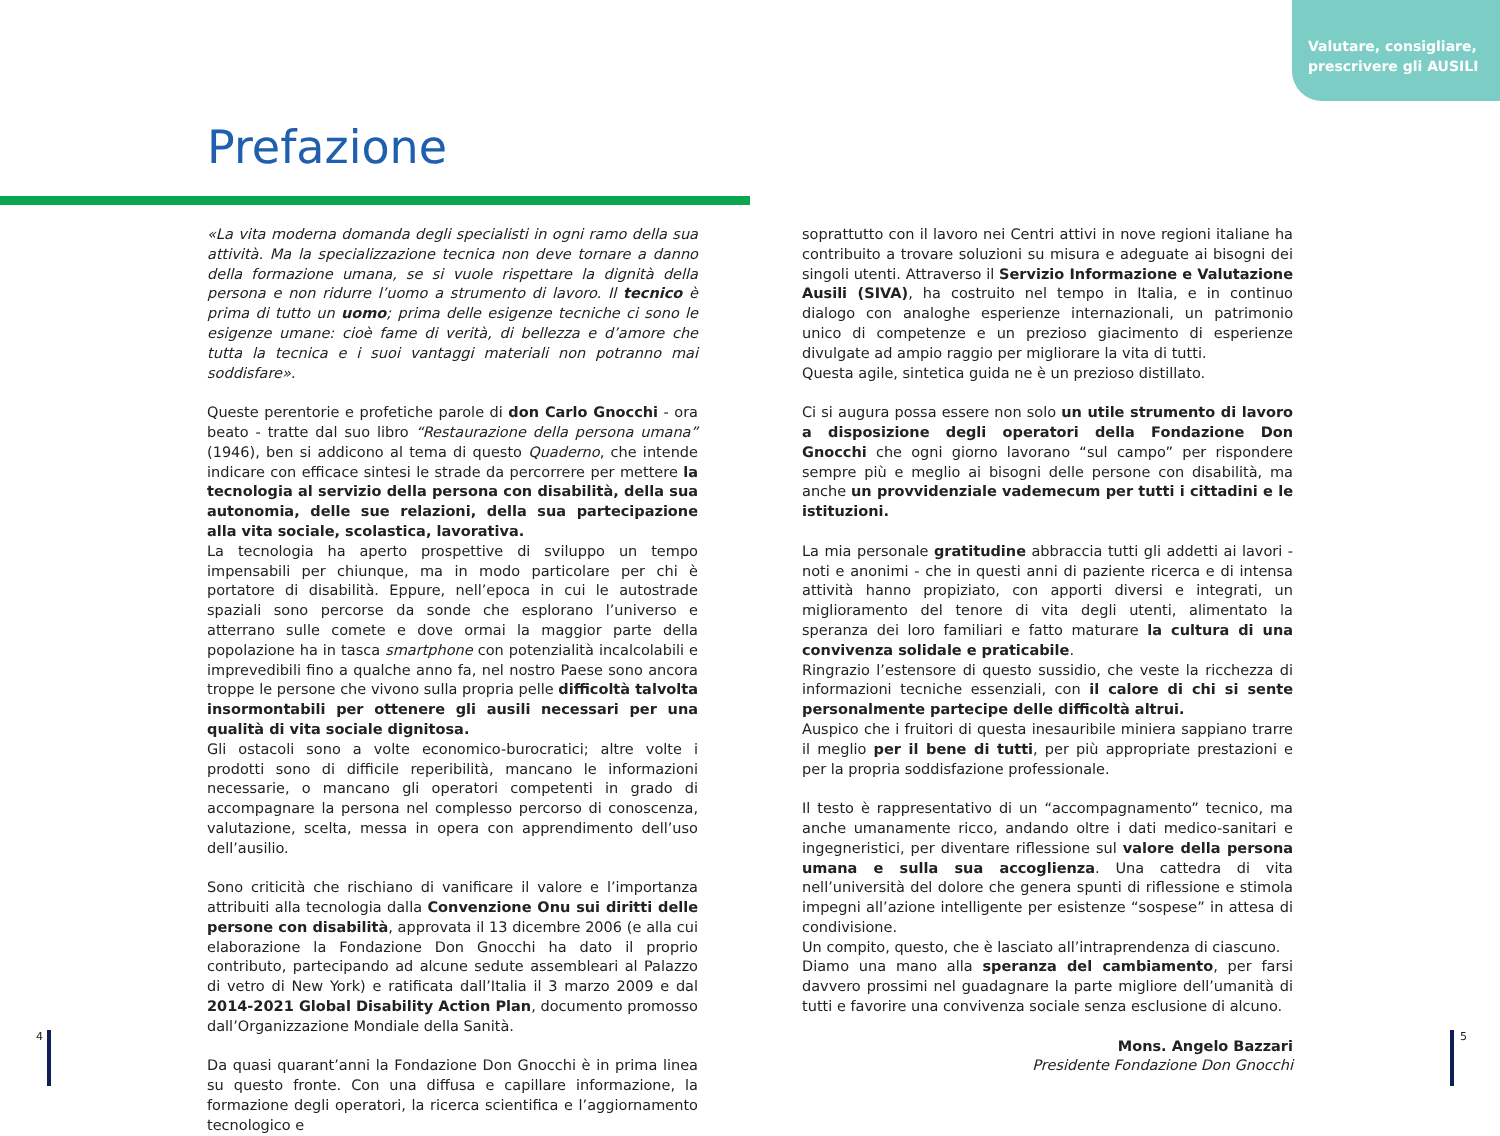Valutare, consigliare,
prescrivere gli AUSILI
Prefazione
«La vita moderna domanda degli specialisti in ogni ramo della sua attività. Ma la specializzazione tecnica non deve tornare a danno della formazione umana, se si vuole rispettare la dignità della persona e non ridurre l’uomo a strumento di lavoro. Il tecnico è prima di tutto un uomo; prima delle esigenze tecniche ci sono le esigenze umane: cioè fame di verità, di bellezza e d’amore che tutta la tecnica e i suoi vantaggi materiali non potranno mai soddisfare».
Queste perentorie e profetiche parole di don Carlo Gnocchi - ora beato - tratte dal suo libro “Restaurazione della persona umana” (1946), ben si addicono al tema di questo Quaderno, che intende indicare con efficace sintesi le strade da percorrere per mettere la tecnologia al servizio della persona con disabilità, della sua autonomia, delle sue relazioni, della sua partecipazione alla vita sociale, scolastica, lavorativa.
La tecnologia ha aperto prospettive di sviluppo un tempo impensabili per chiunque, ma in modo particolare per chi è portatore di disabilità. Eppure, nell’epoca in cui le autostrade spaziali sono percorse da sonde che esplorano l’universo e atterrano sulle comete e dove ormai la maggior parte della popolazione ha in tasca smartphone con potenzialità incalcolabili e imprevedibili fino a qualche anno fa, nel nostro Paese sono ancora troppe le persone che vivono sulla propria pelle difficoltà talvolta insormontabili per ottenere gli ausili necessari per una qualità di vita sociale dignitosa.
Gli ostacoli sono a volte economico-burocratici; altre volte i prodotti sono di difficile reperibilità, mancano le informazioni necessarie, o mancano gli operatori competenti in grado di accompagnare la persona nel complesso percorso di conoscenza, valutazione, scelta, messa in opera con apprendimento dell’uso dell’ausilio.
Sono criticità che rischiano di vanificare il valore e l’importanza attribuiti alla tecnologia dalla Convenzione Onu sui diritti delle persone con disabilità, approvata il 13 dicembre 2006 (e alla cui elaborazione la Fondazione Don Gnocchi ha dato il proprio contributo, partecipando ad alcune sedute assembleari al Palazzo di vetro di New York) e ratificata dall’Italia il 3 marzo 2009 e dal 2014-2021 Global Disability Action Plan, documento promosso dall’Organizzazione Mondiale della Sanità.
Da quasi quarant’anni la Fondazione Don Gnocchi è in prima linea su questo fronte. Con una diffusa e capillare informazione, la formazione degli operatori, la ricerca scientifica e l’aggiornamento tecnologico e
soprattutto con il lavoro nei Centri attivi in nove regioni italiane ha contribuito a trovare soluzioni su misura e adeguate ai bisogni dei singoli utenti. Attraverso il Servizio Informazione e Valutazione Ausili (SIVA), ha costruito nel tempo in Italia, e in continuo dialogo con analoghe esperienze internazionali, un patrimonio unico di competenze e un prezioso giacimento di esperienze divulgate ad ampio raggio per migliorare la vita di tutti.
Questa agile, sintetica guida ne è un prezioso distillato.
Ci si augura possa essere non solo un utile strumento di lavoro a disposizione degli operatori della Fondazione Don Gnocchi che ogni giorno lavorano “sul campo” per rispondere sempre più e meglio ai bisogni delle persone con disabilità, ma anche un provvidenziale vademecum per tutti i cittadini e le istituzioni.
La mia personale gratitudine abbraccia tutti gli addetti ai lavori - noti e anonimi - che in questi anni di paziente ricerca e di intensa attività hanno propiziato, con apporti diversi e integrati, un miglioramento del tenore di vita degli utenti, alimentato la speranza dei loro familiari e fatto maturare la cultura di una convivenza solidale e praticabile.
Ringrazio l’estensore di questo sussidio, che veste la ricchezza di informazioni tecniche essenziali, con il calore di chi si sente personalmente partecipe delle difficoltà altrui.
Auspico che i fruitori di questa inesauribile miniera sappiano trarre il meglio per il bene di tutti, per più appropriate prestazioni e per la propria soddisfazione professionale.
Il testo è rappresentativo di un “accompagnamento” tecnico, ma anche umanamente ricco, andando oltre i dati medico-sanitari e ingegneristici, per diventare riflessione sul valore della persona umana e sulla sua accoglienza. Una cattedra di vita nell’università del dolore che genera spunti di riflessione e stimola impegni all’azione intelligente per esistenze “sospese” in attesa di condivisione.
Un compito, questo, che è lasciato all’intraprendenza di ciascuno.
Diamo una mano alla speranza del cambiamento, per farsi davvero prossimi nel guadagnare la parte migliore dell’umanità di tutti e favorire una convivenza sociale senza esclusione di alcuno.
Mons. Angelo Bazzari
Presidente Fondazione Don Gnocchi
4 5